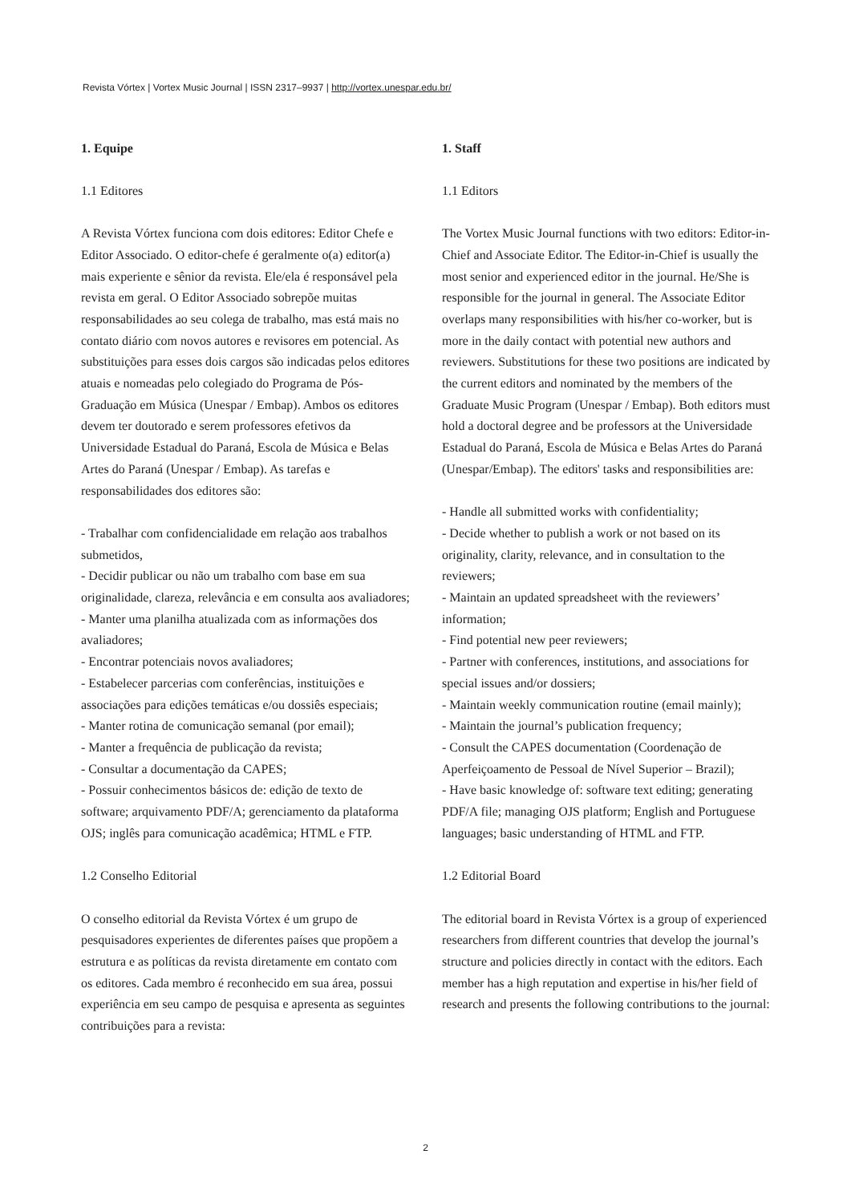Revista Vórtex | Vortex Music Journal | ISSN 2317–9937 | http://vortex.unespar.edu.br/
1. Equipe
1.1 Editores
A Revista Vórtex funciona com dois editores: Editor Chefe e Editor Associado. O editor-chefe é geralmente o(a) editor(a) mais experiente e sênior da revista. Ele/ela é responsável pela revista em geral. O Editor Associado sobrepõe muitas responsabilidades ao seu colega de trabalho, mas está mais no contato diário com novos autores e revisores em potencial. As substituições para esses dois cargos são indicadas pelos editores atuais e nomeadas pelo colegiado do Programa de Pós-Graduação em Música (Unespar / Embap). Ambos os editores devem ter doutorado e serem professores efetivos da Universidade Estadual do Paraná, Escola de Música e Belas Artes do Paraná (Unespar / Embap). As tarefas e responsabilidades dos editores são:
- Trabalhar com confidencialidade em relação aos trabalhos submetidos,
- Decidir publicar ou não um trabalho com base em sua originalidade, clareza, relevância e em consulta aos avaliadores;
- Manter uma planilha atualizada com as informações dos avaliadores;
- Encontrar potenciais novos avaliadores;
- Estabelecer parcerias com conferências, instituições e associações para edições temáticas e/ou dossiês especiais;
- Manter rotina de comunicação semanal (por email);
- Manter a frequência de publicação da revista;
- Consultar a documentação da CAPES;
- Possuir conhecimentos básicos de: edição de texto de software; arquivamento PDF/A; gerenciamento da plataforma OJS; inglês para comunicação acadêmica; HTML e FTP.
1.2 Conselho Editorial
O conselho editorial da Revista Vórtex é um grupo de pesquisadores experientes de diferentes países que propõem a estrutura e as políticas da revista diretamente em contato com os editores. Cada membro é reconhecido em sua área, possui experiência em seu campo de pesquisa e apresenta as seguintes contribuições para a revista:
1. Staff
1.1 Editors
The Vortex Music Journal functions with two editors: Editor-in-Chief and Associate Editor. The Editor-in-Chief is usually the most senior and experienced editor in the journal. He/She is responsible for the journal in general. The Associate Editor overlaps many responsibilities with his/her co-worker, but is more in the daily contact with potential new authors and reviewers. Substitutions for these two positions are indicated by the current editors and nominated by the members of the Graduate Music Program (Unespar / Embap). Both editors must hold a doctoral degree and be professors at the Universidade Estadual do Paraná, Escola de Música e Belas Artes do Paraná (Unespar/Embap). The editors' tasks and responsibilities are:
- Handle all submitted works with confidentiality;
- Decide whether to publish a work or not based on its originality, clarity, relevance, and in consultation to the reviewers;
- Maintain an updated spreadsheet with the reviewers’ information;
- Find potential new peer reviewers;
- Partner with conferences, institutions, and associations for special issues and/or dossiers;
- Maintain weekly communication routine (email mainly);
- Maintain the journal’s publication frequency;
- Consult the CAPES documentation (Coordenação de Aperfeiçoamento de Pessoal de Nível Superior – Brazil);
- Have basic knowledge of: software text editing; generating PDF/A file; managing OJS platform; English and Portuguese languages; basic understanding of HTML and FTP.
1.2 Editorial Board
The editorial board in Revista Vórtex is a group of experienced researchers from different countries that develop the journal’s structure and policies directly in contact with the editors. Each member has a high reputation and expertise in his/her field of research and presents the following contributions to the journal:
2